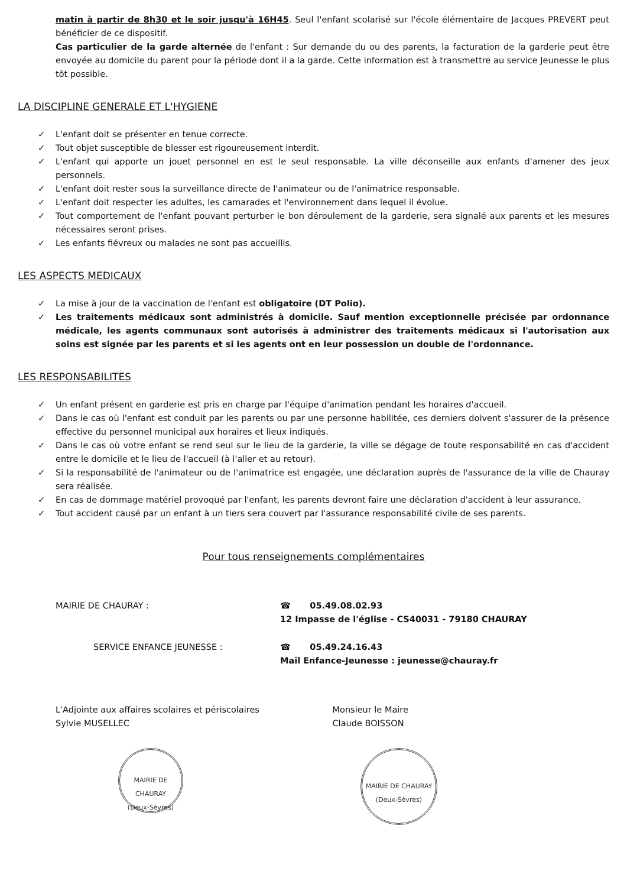matin à partir de 8h30 et le soir jusqu'à 16H45. Seul l'enfant scolarisé sur l'école élémentaire de Jacques PREVERT peut bénéficier de ce dispositif.
Cas particulier de la garde alternée de l'enfant : Sur demande du ou des parents, la facturation de la garderie peut être envoyée au domicile du parent pour la période dont il a la garde. Cette information est à transmettre au service Jeunesse le plus tôt possible.
LA DISCIPLINE GENERALE ET L'HYGIENE
✓ L'enfant doit se présenter en tenue correcte.
✓ Tout objet susceptible de blesser est rigoureusement interdit.
✓ L'enfant qui apporte un jouet personnel en est le seul responsable. La ville déconseille aux enfants d'amener des jeux personnels.
✓ L'enfant doit rester sous la surveillance directe de l'animateur ou de l'animatrice responsable.
✓ L'enfant doit respecter les adultes, les camarades et l'environnement dans lequel il évolue.
✓ Tout comportement de l'enfant pouvant perturber le bon déroulement de la garderie, sera signalé aux parents et les mesures nécessaires seront prises.
✓ Les enfants fiévreux ou malades ne sont pas accueillis.
LES ASPECTS MEDICAUX
✓ La mise à jour de la vaccination de l'enfant est obligatoire (DT Polio).
✓ Les traitements médicaux sont administrés à domicile. Sauf mention exceptionnelle précisée par ordonnance médicale, les agents communaux sont autorisés à administrer des traitements médicaux si l'autorisation aux soins est signée par les parents et si les agents ont en leur possession un double de l'ordonnance.
LES RESPONSABILITES
✓ Un enfant présent en garderie est pris en charge par l'équipe d'animation pendant les horaires d'accueil.
✓ Dans le cas où l'enfant est conduit par les parents ou par une personne habilitée, ces derniers doivent s'assurer de la présence effective du personnel municipal aux horaires et lieux indiqués.
✓ Dans le cas où votre enfant se rend seul sur le lieu de la garderie, la ville se dégage de toute responsabilité en cas d'accident entre le domicile et le lieu de l'accueil (à l'aller et au retour).
✓ Si la responsabilité de l'animateur ou de l'animatrice est engagée, une déclaration auprès de l'assurance de la ville de Chauray sera réalisée.
✓ En cas de dommage matériel provoqué par l'enfant, les parents devront faire une déclaration d'accident à leur assurance.
✓ Tout accident causé par un enfant à un tiers sera couvert par l'assurance responsabilité civile de ses parents.
Pour tous renseignements complémentaires
MAIRIE DE CHAURAY : ☎ 05.49.08.02.93
12 Impasse de l'église - CS40031 - 79180 CHAURAY
SERVICE ENFANCE JEUNESSE : ☎ 05.49.24.16.43
Mail Enfance-Jeunesse : jeunesse@chauray.fr
L'Adjointe aux affaires scolaires et périscolaires
Sylvie MUSELLEC
Monsieur le Maire
Claude BOISSON
MAIRIE DE CHAURAY
(Deux-Sèvres)
MAIRIE DE CHAURAY
(Deux-Sèvres)